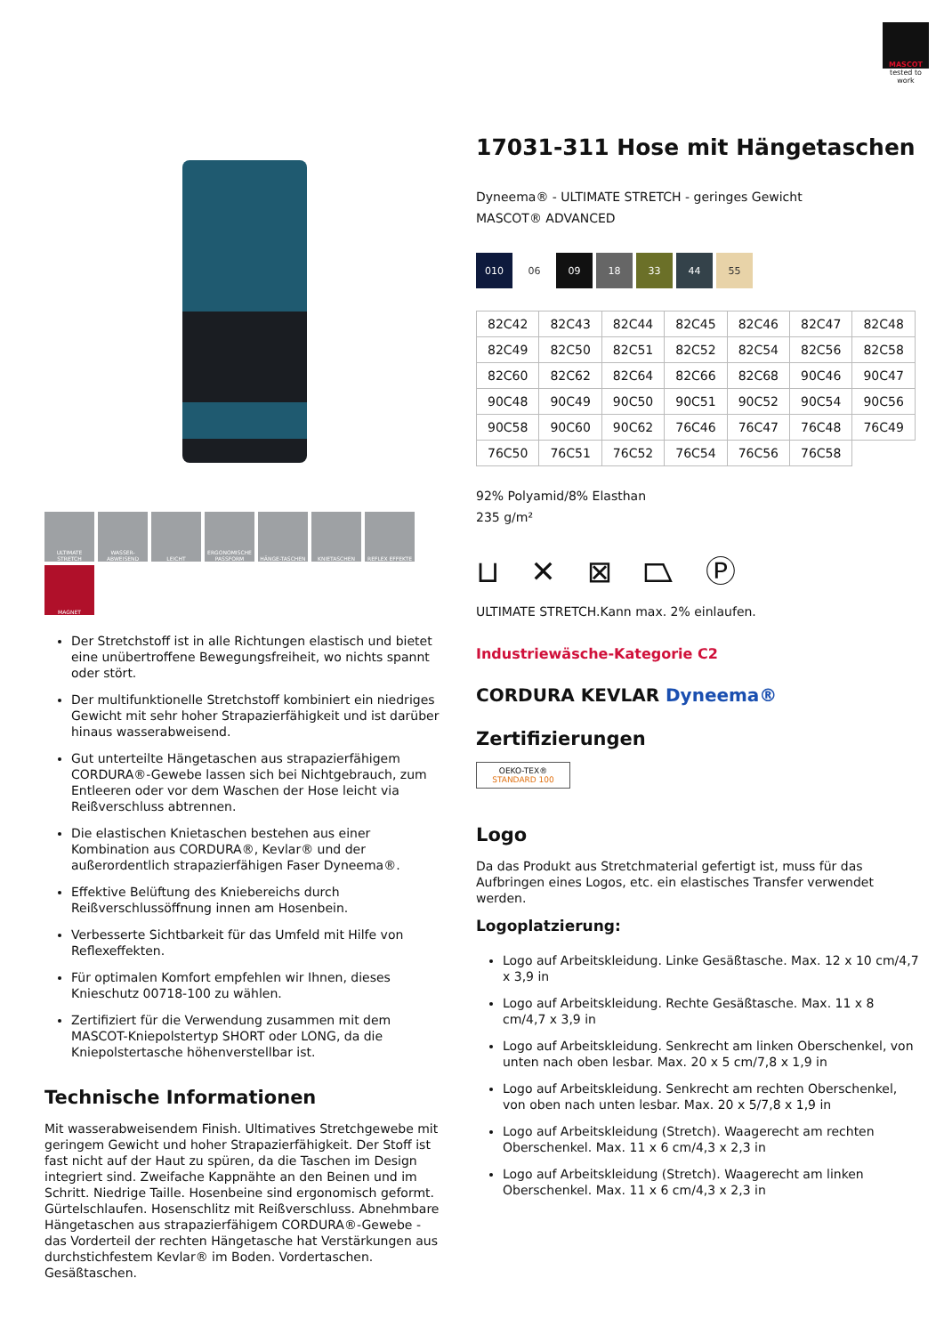MASCOT
tested to work
ULTIMATE STRETCH WASSER-ABWEISEND LEICHT ERGONOMISCHE PASSFORM HÄNGE-TASCHEN KNIETASCHEN REFLEX EFFEKTE MAGNET
Der Stretchstoff ist in alle Richtungen elastisch und bietet eine unübertroffene Bewegungsfreiheit, wo nichts spannt oder stört.
Der multifunktionelle Stretchstoff kombiniert ein niedriges Gewicht mit sehr hoher Strapazierfähigkeit und ist darüber hinaus wasserabweisend.
Gut unterteilte Hängetaschen aus strapazierfähigem CORDURA®-Gewebe lassen sich bei Nichtgebrauch, zum Entleeren oder vor dem Waschen der Hose leicht via Reißverschluss abtrennen.
Die elastischen Knietaschen bestehen aus einer Kombination aus CORDURA®, Kevlar® und der außerordentlich strapazierfähigen Faser Dyneema®.
Effektive Belüftung des Kniebereichs durch Reißverschlussöffnung innen am Hosenbein.
Verbesserte Sichtbarkeit für das Umfeld mit Hilfe von Reflexeffekten.
Für optimalen Komfort empfehlen wir Ihnen, dieses Knieschutz 00718-100 zu wählen.
Zertifiziert für die Verwendung zusammen mit dem MASCOT-Kniepolstertyp SHORT oder LONG, da die Kniepolstertasche höhenverstellbar ist.
Technische Informationen
Mit wasserabweisendem Finish. Ultimatives Stretchgewebe mit geringem Gewicht und hoher Strapazierfähigkeit. Der Stoff ist fast nicht auf der Haut zu spüren, da die Taschen im Design integriert sind. Zweifache Kappnähte an den Beinen und im Schritt. Niedrige Taille. Hosenbeine sind ergonomisch geformt. Gürtelschlaufen. Hosenschlitz mit Reißverschluss. Abnehmbare Hängetaschen aus strapazierfähigem CORDURA®-Gewebe - das Vorderteil der rechten Hängetasche hat Verstärkungen aus durchstichfestem Kevlar® im Boden. Vordertaschen. Gesäßtaschen.
17031-311 Hose mit Hängetaschen
Dyneema® - ULTIMATE STRETCH - geringes Gewicht
MASCOT® ADVANCED
010 06 09 18 33 44 55
| 82C42 | 82C43 | 82C44 | 82C45 | 82C46 | 82C47 | 82C48 |
| 82C49 | 82C50 | 82C51 | 82C52 | 82C54 | 82C56 | 82C58 |
| 82C60 | 82C62 | 82C64 | 82C66 | 82C68 | 90C46 | 90C47 |
| 90C48 | 90C49 | 90C50 | 90C51 | 90C52 | 90C54 | 90C56 |
| 90C58 | 90C60 | 90C62 | 76C46 | 76C47 | 76C48 | 76C49 |
| 76C50 | 76C51 | 76C52 | 76C54 | 76C56 | 76C58 | |
92% Polyamid/8% Elasthan
235 g/m²
⊔ ✕ ⊠ ⏢ Ⓟ
ULTIMATE STRETCH.Kann max. 2% einlaufen.
Industriewäsche-Kategorie C2
CORDURA KEVLAR Dyneema®
Zertifizierungen
OEKO-TEX®
STANDARD 100
Logo
Da das Produkt aus Stretchmaterial gefertigt ist, muss für das Aufbringen eines Logos, etc. ein elastisches Transfer verwendet werden.
Logoplatzierung:
Logo auf Arbeitskleidung. Linke Gesäßtasche. Max. 12 x 10 cm/4,7 x 3,9 in
Logo auf Arbeitskleidung. Rechte Gesäßtasche. Max. 11 x 8 cm/4,7 x 3,9 in
Logo auf Arbeitskleidung. Senkrecht am linken Oberschenkel, von unten nach oben lesbar. Max. 20 x 5 cm/7,8 x 1,9 in
Logo auf Arbeitskleidung. Senkrecht am rechten Oberschenkel, von oben nach unten lesbar. Max. 20 x 5/7,8 x 1,9 in
Logo auf Arbeitskleidung (Stretch). Waagerecht am rechten Oberschenkel. Max. 11 x 6 cm/4,3 x 2,3 in
Logo auf Arbeitskleidung (Stretch). Waagerecht am linken Oberschenkel. Max. 11 x 6 cm/4,3 x 2,3 in